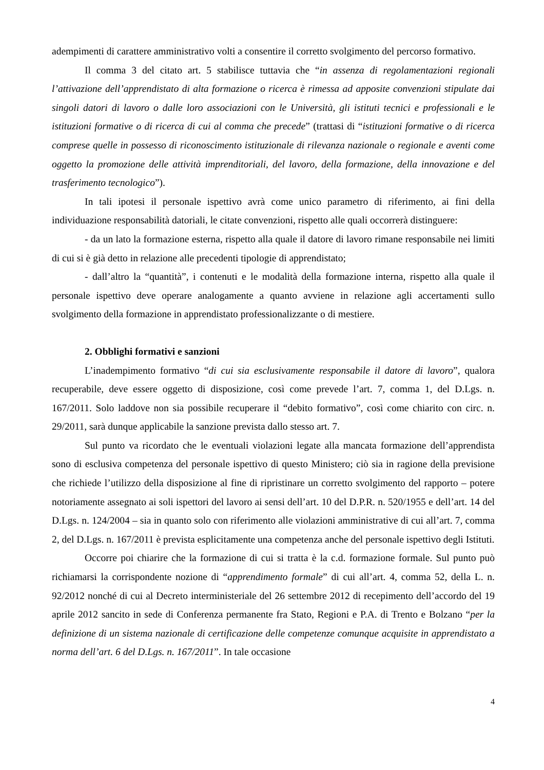adempimenti di carattere amministrativo volti a consentire il corretto svolgimento del percorso formativo.
Il comma 3 del citato art. 5 stabilisce tuttavia che “in assenza di regolamentazioni regionali l’attivazione dell’apprendistato di alta formazione o ricerca è rimessa ad apposite convenzioni stipulate dai singoli datori di lavoro o dalle loro associazioni con le Università, gli istituti tecnici e professionali e le istituzioni formative o di ricerca di cui al comma che precede” (trattasi di “istituzioni formative o di ricerca comprese quelle in possesso di riconoscimento istituzionale di rilevanza nazionale o regionale e aventi come oggetto la promozione delle attività imprenditoriali, del lavoro, della formazione, della innovazione e del trasferimento tecnologico”).
In tali ipotesi il personale ispettivo avrà come unico parametro di riferimento, ai fini della individuazione responsabilità datoriali, le citate convenzioni, rispetto alle quali occorrerà distinguere:
- da un lato la formazione esterna, rispetto alla quale il datore di lavoro rimane responsabile nei limiti di cui si è già detto in relazione alle precedenti tipologie di apprendistato;
- dall’altro la “quantità”, i contenuti e le modalità della formazione interna, rispetto alla quale il personale ispettivo deve operare analogamente a quanto avviene in relazione agli accertamenti sullo svolgimento della formazione in apprendistato professionalizzante o di mestiere.
2. Obblighi formativi e sanzioni
L’inadempimento formativo “di cui sia esclusivamente responsabile il datore di lavoro”, qualora recuperabile, deve essere oggetto di disposizione, così come prevede l’art. 7, comma 1, del D.Lgs. n. 167/2011. Solo laddove non sia possibile recuperare il “debito formativo”, così come chiarito con circ. n. 29/2011, sarà dunque applicabile la sanzione prevista dallo stesso art. 7.
Sul punto va ricordato che le eventuali violazioni legate alla mancata formazione dell’apprendista sono di esclusiva competenza del personale ispettivo di questo Ministero; ciò sia in ragione della previsione che richiede l’utilizzo della disposizione al fine di ripristinare un corretto svolgimento del rapporto – potere notoriamente assegnato ai soli ispettori del lavoro ai sensi dell’art. 10 del D.P.R. n. 520/1955 e dell’art. 14 del D.Lgs. n. 124/2004 – sia in quanto solo con riferimento alle violazioni amministrative di cui all’art. 7, comma 2, del D.Lgs. n. 167/2011 è prevista esplicitamente una competenza anche del personale ispettivo degli Istituti.
Occorre poi chiarire che la formazione di cui si tratta è la c.d. formazione formale. Sul punto può richiamarsi la corrispondente nozione di “apprendimento formale” di cui all’art. 4, comma 52, della L. n. 92/2012 nonché di cui al Decreto interministeriale del 26 settembre 2012 di recepimento dell’accordo del 19 aprile 2012 sancito in sede di Conferenza permanente fra Stato, Regioni e P.A. di Trento e Bolzano “per la definizione di un sistema nazionale di certificazione delle competenze comunque acquisite in apprendistato a norma dell’art. 6 del D.Lgs. n. 167/2011”. In tale occasione
4